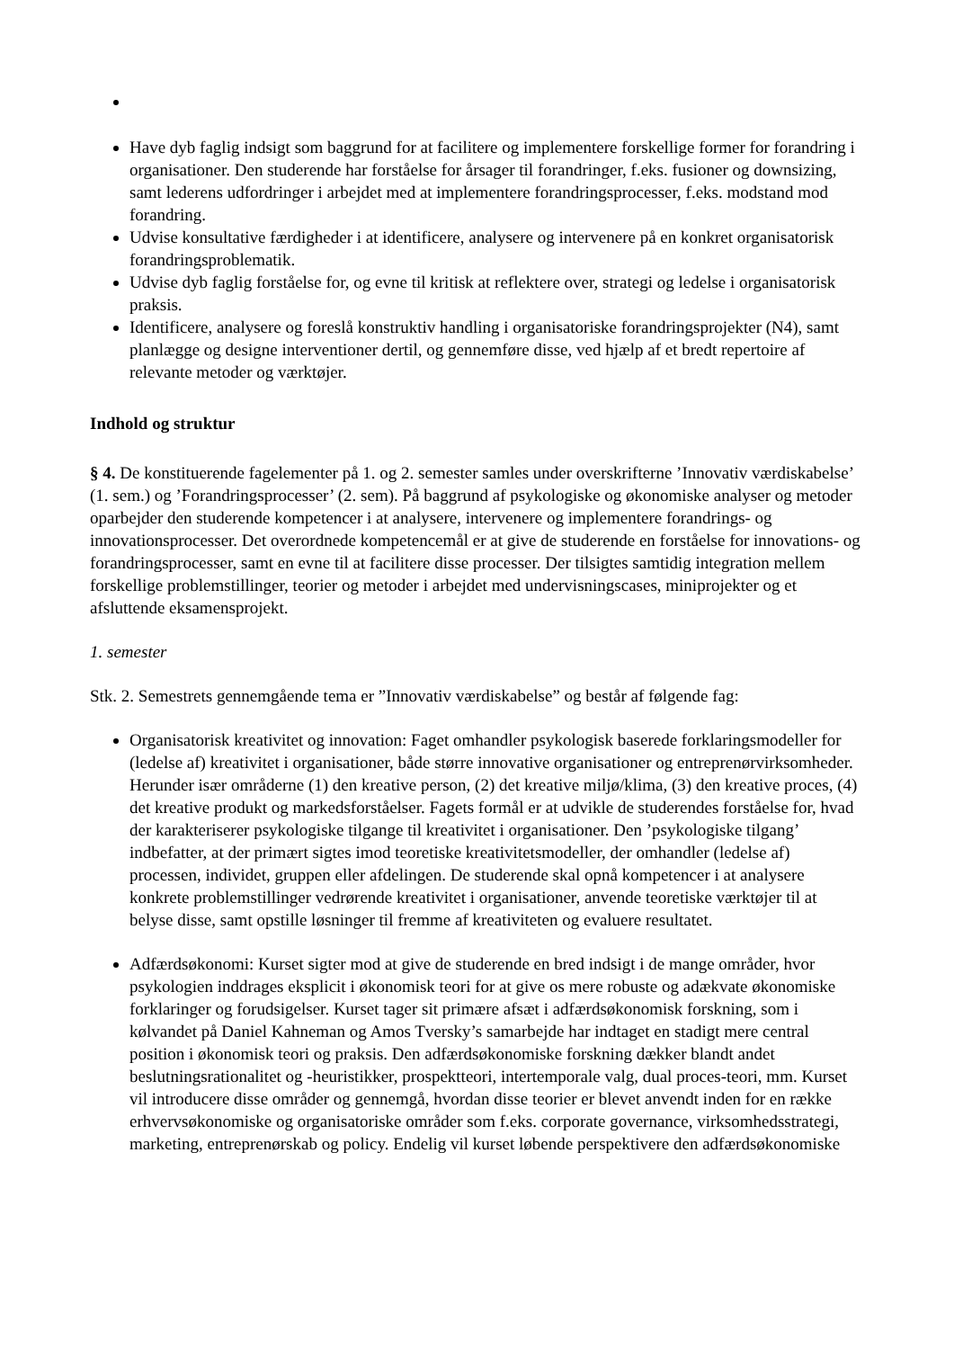Have dyb faglig indsigt som baggrund for at facilitere og implementere forskellige former for forandring i organisationer. Den studerende har forståelse for årsager til forandringer, f.eks. fusioner og downsizing, samt lederens udfordringer i arbejdet med at implementere forandringsprocesser, f.eks. modstand mod forandring.
Udvise konsultative færdigheder i at identificere, analysere og intervenere på en konkret organisatorisk forandringsproblematik.
Udvise dyb faglig forståelse for, og evne til kritisk at reflektere over, strategi og ledelse i organisatorisk praksis.
Identificere, analysere og foreslå konstruktiv handling i organisatoriske forandringsprojekter (N4), samt planlægge og designe interventioner dertil, og gennemføre disse, ved hjælp af et bredt repertoire af relevante metoder og værktøjer.
Indhold og struktur
§ 4. De konstituerende fagelementer på 1. og 2. semester samles under overskrifterne ’Innovativ værdiskabelse’ (1. sem.) og ’Forandringsprocesser’ (2. sem). På baggrund af psykologiske og økonomiske analyser og metoder oparbejder den studerende kompetencer i at analysere, intervenere og implementere forandrings- og innovationsprocesser. Det overordnede kompetencemål er at give de studerende en forståelse for innovations- og forandringsprocesser, samt en evne til at facilitere disse processer. Der tilsigtes samtidig integration mellem forskellige problemstillinger, teorier og metoder i arbejdet med undervisningscases, miniprojekter og et afsluttende eksamensprojekt.
1. semester
Stk. 2. Semestrets gennemgående tema er ”Innovativ værdiskabelse” og består af følgende fag:
Organisatorisk kreativitet og innovation: Faget omhandler psykologisk baserede forklaringsmodeller for (ledelse af) kreativitet i organisationer, både større innovative organisationer og entreprenørvirksomheder. Herunder især områderne (1) den kreative person, (2) det kreative miljø/klima, (3) den kreative proces, (4) det kreative produkt og markedsforståelser. Fagets formål er at udvikle de studerendes forståelse for, hvad der karakteriserer psykologiske tilgange til kreativitet i organisationer. Den ’psykologiske tilgang’ indbefatter, at der primært sigtes imod teoretiske kreativitetsmodeller, der omhandler (ledelse af) processen, individet, gruppen eller afdelingen. De studerende skal opnå kompetencer i at analysere konkrete problemstillinger vedrørende kreativitet i organisationer, anvende teoretiske værktøjer til at belyse disse, samt opstille løsninger til fremme af kreativiteten og evaluere resultatet.
Adfærdsøkonomi: Kurset sigter mod at give de studerende en bred indsigt i de mange områder, hvor psykologien inddrages eksplicit i økonomisk teori for at give os mere robuste og adækvate økonomiske forklaringer og forudsigelser. Kurset tager sit primære afsæt i adfærdsøkonomisk forskning, som i kølvandet på Daniel Kahneman og Amos Tversky’s samarbejde har indtaget en stadigt mere central position i økonomisk teori og praksis. Den adfærdsøkonomiske forskning dækker blandt andet beslutningsrationalitet og -heuristikker, prospektteori, intertemporale valg, dual proces-teori, mm. Kurset vil introducere disse områder og gennemgå, hvordan disse teorier er blevet anvendt inden for en række erhvervsøkonomiske og organisatoriske områder som f.eks. corporate governance, virksomhedsstrategi, marketing, entreprenørskab og policy. Endelig vil kurset løbende perspektivere den adfærdsøkonomiske